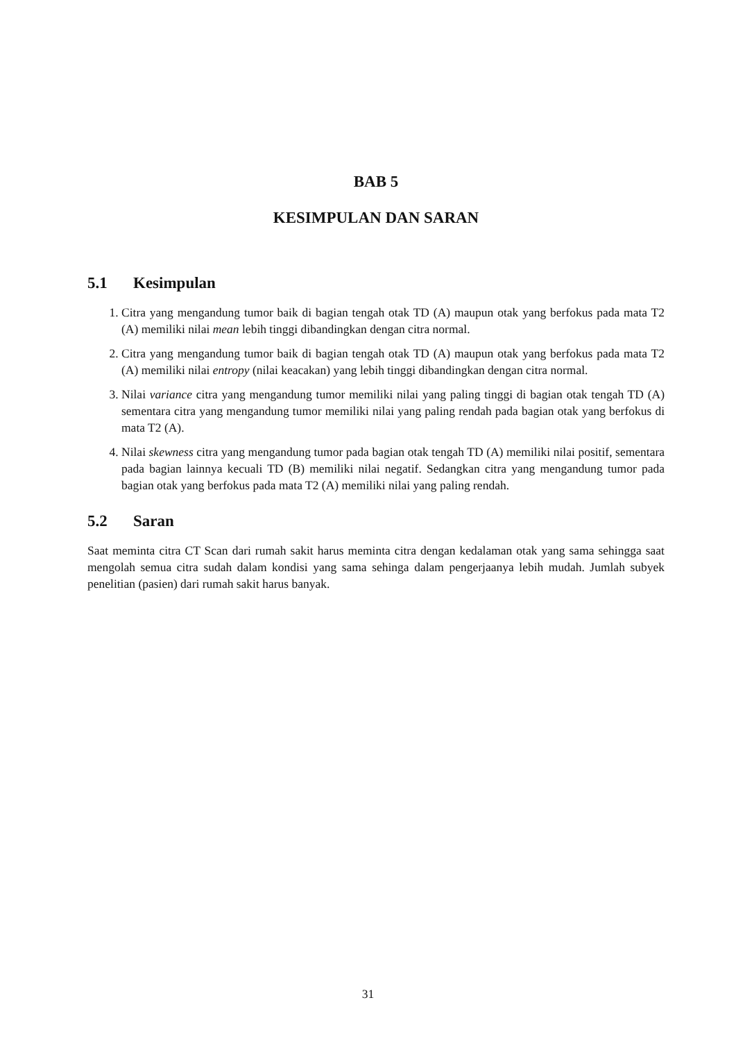BAB 5
KESIMPULAN DAN SARAN
5.1 Kesimpulan
1. Citra yang mengandung tumor baik di bagian tengah otak TD (A) maupun otak yang berfokus pada mata T2 (A) memiliki nilai mean lebih tinggi dibandingkan dengan citra normal.
2. Citra yang mengandung tumor baik di bagian tengah otak TD (A) maupun otak yang berfokus pada mata T2 (A) memiliki nilai entropy (nilai keacakan) yang lebih tinggi dibandingkan dengan citra normal.
3. Nilai variance citra yang mengandung tumor memiliki nilai yang paling tinggi di bagian otak tengah TD (A) sementara citra yang mengandung tumor memiliki nilai yang paling rendah pada bagian otak yang berfokus di mata T2 (A).
4. Nilai skewness citra yang mengandung tumor pada bagian otak tengah TD (A) memiliki nilai positif, sementara pada bagian lainnya kecuali TD (B) memiliki nilai negatif. Sedangkan citra yang mengandung tumor pada bagian otak yang berfokus pada mata T2 (A) memiliki nilai yang paling rendah.
5.2 Saran
Saat meminta citra CT Scan dari rumah sakit harus meminta citra dengan kedalaman otak yang sama sehingga saat mengolah semua citra sudah dalam kondisi yang sama sehinga dalam pengerjaanya lebih mudah. Jumlah subyek penelitian (pasien) dari rumah sakit harus banyak.
31